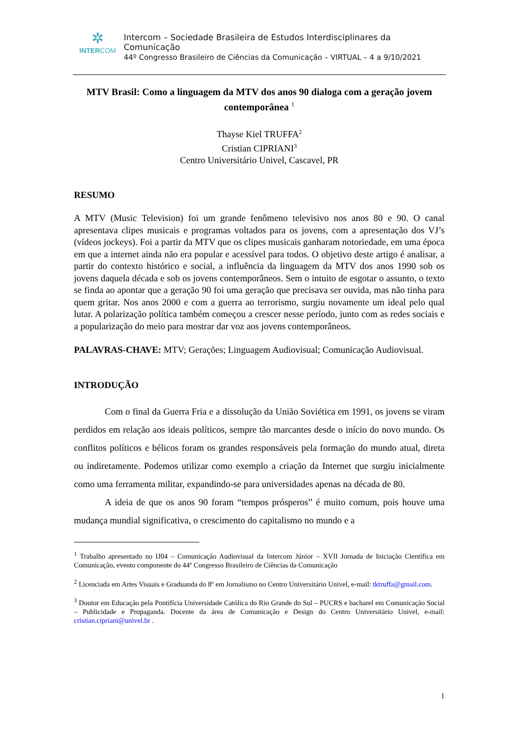✲
INTERCOM
Intercom – Sociedade Brasileira de Estudos Interdisciplinares da Comunicação
44º Congresso Brasileiro de Ciências da Comunicação – VIRTUAL – 4 a 9/10/2021
MTV Brasil: Como a linguagem da MTV dos anos 90 dialoga com a geração jovem contemporânea <sup>1</sup>
Thayse Kiel TRUFFA<sup>2</sup>
Cristian CIPRIANI<sup>3</sup>
Centro Universitário Univel, Cascavel, PR
RESUMO
A MTV (Music Television) foi um grande fenômeno televisivo nos anos 80 e 90. O canal apresentava clipes musicais e programas voltados para os jovens, com a apresentação dos VJ’s (vídeos jockeys). Foi a partir da MTV que os clipes musicais ganharam notoriedade, em uma época em que a internet ainda não era popular e acessível para todos. O objetivo deste artigo é analisar, a partir do contexto histórico e social, a influência da linguagem da MTV dos anos 1990 sob os jovens daquela década e sob os jovens contemporâneos. Sem o intuito de esgotar o assunto, o texto se finda ao apontar que a geração 90 foi uma geração que precisava ser ouvida, mas não tinha para quem gritar. Nos anos 2000 e com a guerra ao terrorismo, surgiu novamente um ideal pelo qual lutar. A polarização política também começou a crescer nesse período, junto com as redes sociais e a popularização do meio para mostrar dar voz aos jovens contemporâneos.
PALAVRAS-CHAVE: MTV; Gerações; Linguagem Audiovisual; Comunicação Audiovisual.
INTRODUÇÃO
Com o final da Guerra Fria e a dissolução da União Soviética em 1991, os jovens se viram perdidos em relação aos ideais políticos, sempre tão marcantes desde o início do novo mundo. Os conflitos políticos e bélicos foram os grandes responsáveis pela formação do mundo atual, direta ou indiretamente. Podemos utilizar como exemplo a criação da Internet que surgiu inicialmente como uma ferramenta militar, expandindo-se para universidades apenas na década de 80.
A ideia de que os anos 90 foram “tempos prósperos” é muito comum, pois houve uma mudança mundial significativa, o crescimento do capitalismo no mundo e a
<sup>1</sup> Trabalho apresentado no IJ04 – Comunicação Audiovisual da Intercom Júnior – XVII Jornada de Iniciação Científica em Comunicação, evento componente do 44º Congresso Brasileiro de Ciências da Comunicação
<sup>2</sup> Licenciada em Artes Visuais e Graduanda do 8º em Jornalismo no Centro Universitário Univel, e-mail: tktruffa@gmail.com.
<sup>3</sup> Doutor em Educação pela Pontifícia Universidade Católica do Rio Grande do Sul – PUCRS e bacharel em Comunicação Social – Publicidade e Propaganda. Docente da área de Comunicação e Design do Centro Universitário Univel, e-mail: cristian.cipriani@univel.br .
1